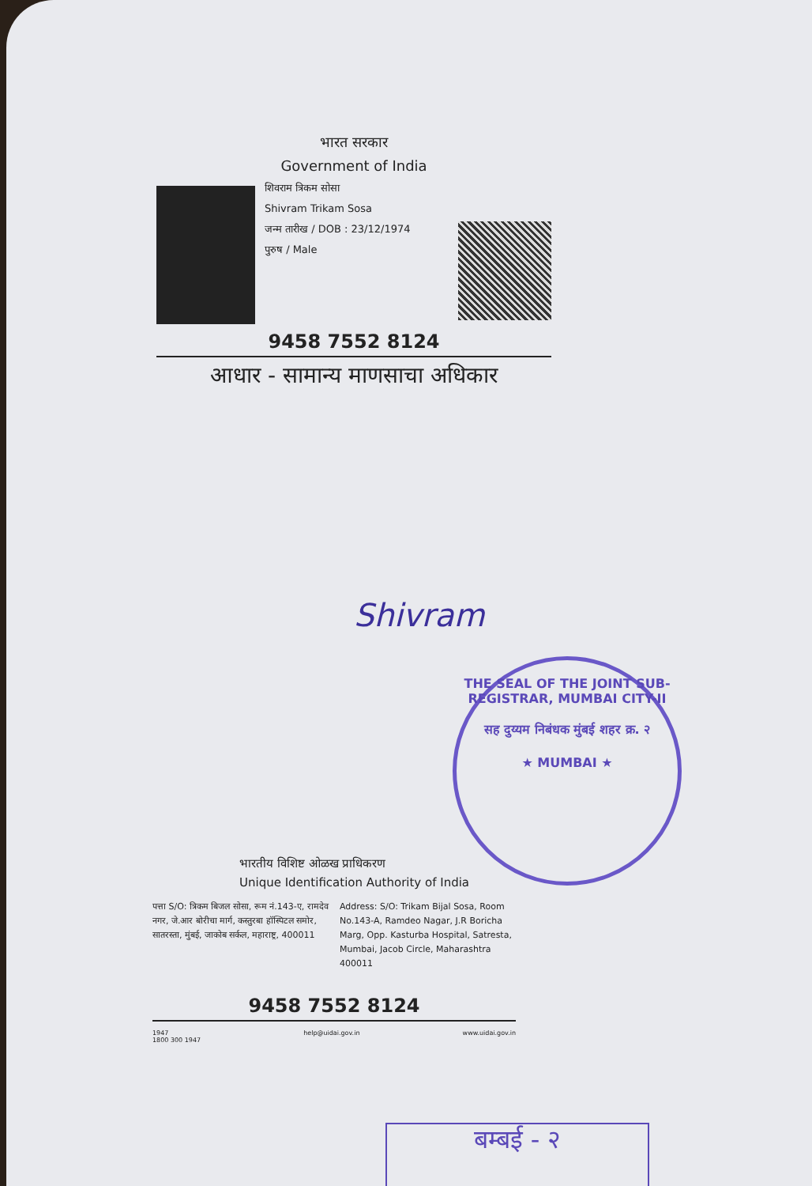भारत सरकार
Government of India
शिवराम त्रिकम सोसा
Shivram Trikam Sosa
जन्म तारीख / DOB : 23/12/1974
पुरुष / Male
9458 7552 8124
आधार - सामान्य माणसाचा अधिकार
Shivram
THE SEAL OF THE JOINT SUB-REGISTRAR, MUMBAI CITY-II
सह दुय्यम निबंधक मुंबई शहर क्र. २
★ MUMBAI ★
भारतीय विशिष्ट ओळख प्राधिकरण
Unique Identification Authority of India
पत्ता S/O: त्रिकम बिजल सोसा, रूम नं.143-ए, रामदेव नगर, जे.आर बोरीचा मार्ग, कस्तुरबा हॉस्पिटल समोर, सातरस्ता, मुंबई, जाकोब सर्कल, महाराष्ट्र, 400011
Address: S/O: Trikam Bijal Sosa, Room No.143-A, Ramdeo Nagar, J.R Boricha Marg, Opp. Kasturba Hospital, Satresta, Mumbai, Jacob Circle, Maharashtra 400011
9458 7552 8124
1947
1800 300 1947 help@uidai.gov.in www.uidai.gov.in
बम्बई - २